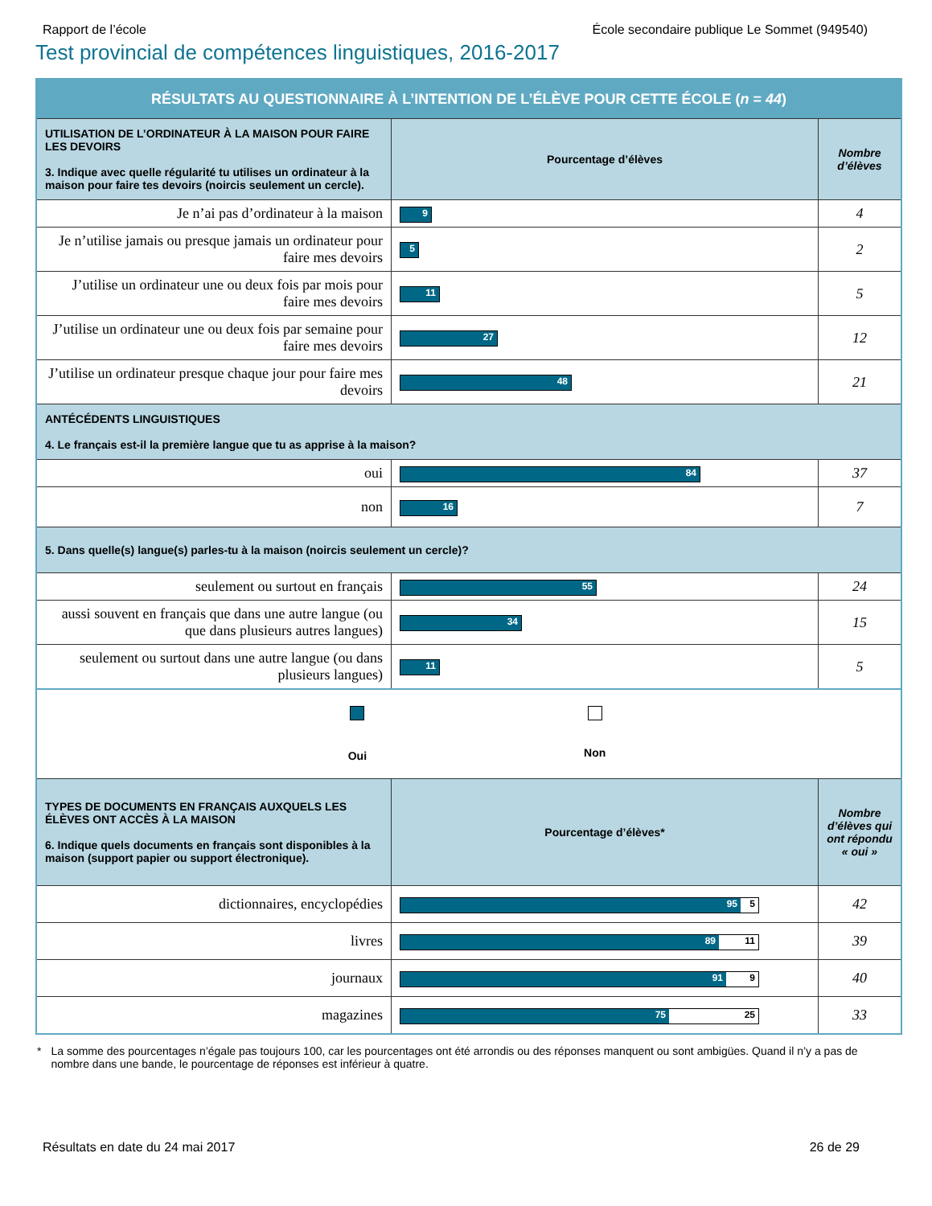Rapport de l’école École secondaire publique Le Sommet (949540)
Test provincial de compétences linguistiques, 2016-2017
| RÉSULTATS AU QUESTIONNAIRE À L’INTENTION DE L’ÉLÈVE POUR CETTE ÉCOLE ( n = 44 ) | | |
| UTILISATION DE L’ORDINATEUR À LA MAISON POUR FAIRE LES DEVOIRS 3. Indique avec quelle régularité tu utilises un ordinateur à la maison pour faire tes devoirs (noircis seulement un cercle). | Pourcentage d’élèves | Nombre d’élèves |
| Je n’ai pas d’ordinateur à la maison | 9 | 4 |
| Je n’utilise jamais ou presque jamais un ordinateur pour faire mes devoirs | 5 | 2 |
| J’utilise un ordinateur une ou deux fois par mois pour faire mes devoirs | 11 | 5 |
| J’utilise un ordinateur une ou deux fois par semaine pour faire mes devoirs | 27 | 12 |
| J’utilise un ordinateur presque chaque jour pour faire mes devoirs | 48 | 21 |
| ANTÉCÉDENTS LINGUISTIQUES 4. Le français est-il la première langue que tu as apprise à la maison? | | |
| oui | 84 | 37 |
| non | 16 | 7 |
| 5. Dans quelle(s) langue(s) parles-tu à la maison (noircis seulement un cercle)? | | |
| seulement ou surtout en français | 55 | 24 |
| aussi souvent en français que dans une autre langue (ou que dans plusieurs autres langues) | 34 | 15 |
| seulement ou surtout dans une autre langue (ou dans plusieurs langues) | 11 | 5 |
| Oui Non | | |
| TYPES DE DOCUMENTS EN FRANÇAIS AUXQUELS LES ÉLÈVES ONT ACCÈS À LA MAISON 6. Indique quels documents en français sont disponibles à la maison (support papier ou support électronique). | Pourcentage d’élèves* | Nombre d’élèves qui ont répondu « oui » |
| dictionnaires, encyclopédies | 95 5 | 42 |
| livres | 89 11 | 39 |
| journaux | 91 9 | 40 |
| magazines | 75 25 | 33 |
* La somme des pourcentages n’égale pas toujours 100, car les pourcentages ont été arrondis ou des réponses manquent ou sont ambigües. Quand il n’y a pas de nombre dans une bande, le pourcentage de réponses est inférieur à quatre.
Résultats en date du 24 mai 2017 26 de 29